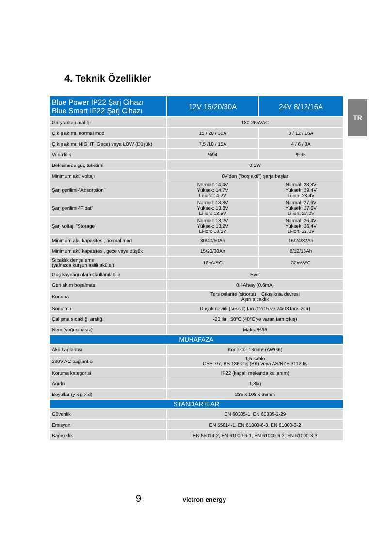4. Teknik Özellikler
TR
| Blue Power IP22 Şarj Cihazı Blue Smart IP22 Şarj Cihazı | 12V 15/20/30A | 24V 8/12/16A |
| --- | --- | --- |
| Giriş voltajı aralığı | 180-265VAC | |
| Çıkış akımı, normal mod | 15 / 20 / 30A | 8 / 12 / 16A |
| Çıkış akımı, NIGHT (Gece) veya LOW (Düşük) | 7,5 /10 / 15A | 4 / 6 / 8A |
| Verimlilik | %94 | %95 |
| Beklemede güç tüketimi | 0,5W | |
| Minimum akü voltajı | 0V'den ("boş akü") şarja başlar | |
| Şarj gerilimi-"Absorption" | Normal: 14,4V Yüksek: 14,7V Li-ion: 14,2V | Normal: 28,8V Yüksek: 29,4V Li-ion: 28,4V |
| Şarj gerilimi-"Float" | Normal: 13,8V Yüksek: 13,8V Li-ion: 13,5V | Normal: 27,6V Yüksek: 27,6V Li-ion: 27,0V |
| Şarj voltajı "Storage" | Normal: 13,2V Yüksek: 13,2V Li-ion: 13,5V | Normal: 26,4V Yüksek: 26,4V Li-ion: 27,0V |
| Minimum akü kapasitesi, normal mod | 30/40/60Ah | 16/24/32Ah |
| Minimum akü kapasitesi, gece veya düşük | 15/20/30Ah | 8/12/16Ah |
| Sıcaklık dengeleme (yalnızca kurşun asitli aküler) | 16mV/°C | 32mV/°C |
| Güç kaynağı olarak kullanılabilir | Evet | |
| Geri akım boşalması | 0,4Ah/ay (0,6mA) | |
| Koruma | Ters polarite (sigorta) Çıkış kısa devresi Aşırı sıcaklık | |
| Soğutma | Düşük devirli (sessiz) fan (12/15 ve 24/08 fansızdır) | |
| Çalışma sıcaklığı aralığı | -20 ila +50°C (40°C'ye varan tam çıkış) | |
| Nem (yoğuşmasız) | Maks. %95 | |
| MUHAFAZA | | |
| Akü bağlantısı | Konektör 13mm² (AWG6) | |
| 230V AC bağlantısı | 1,5 kablo CEE 7/7, BS 1363 fiş (BK) veya AS/NZS 3112 fiş | |
| Koruma kategorisi | IP22 (kapalı mekanda kullanım) | |
| Ağırlık | 1,3kg | |
| Boyutlar (y x g x d) | 235 x 108 x 65mm | |
| STANDARTLAR | | |
| Güvenlik | EN 60335-1, EN 60335-2-29 | |
| Emisyon | EN 55014-1, EN 61000-6-3, EN 61000-3-2 | |
| Bağışıklık | EN 55014-2, EN 61000-6-1, EN 61000-6-2, EN 61000-3-3 | |
9 victron energy